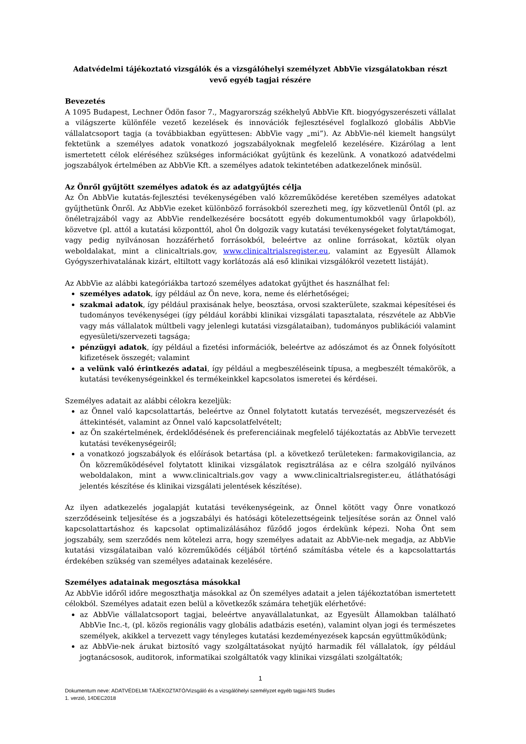Adatvédelmi tájékoztató vizsgálók és a vizsgálóhelyi személyzet AbbVie vizsgálatokban részt vevő egyéb tagjai részére
Bevezetés
A 1095 Budapest, Lechner Ödön fasor 7., Magyarország székhelyű AbbVie Kft. biogyógyszerészeti vállalat a világszerte különféle vezető kezelések és innovációk fejlesztésével foglalkozó globális AbbVie vállalatcsoport tagja (a továbbiakban együttesen: AbbVie vagy „mi”). Az AbbVie-nél kiemelt hangsúlyt fektetünk a személyes adatok vonatkozó jogszabályoknak megfelelő kezelésére. Kizárólag a lent ismertetett célok eléréséhez szükséges információkat gyűjtünk és kezelünk. A vonatkozó adatvédelmi jogszabályok értelmében az AbbVie Kft. a személyes adatok tekintetében adatkezelőnek minősül.
Az Önről gyűjtött személyes adatok és az adatgyűjtés célja
Az Ön AbbVie kutatás-fejlesztési tevékenységében való közreműködése keretében személyes adatokat gyűjthetünk Önről. Az AbbVie ezeket különböző forrásokból szerezheti meg, így közvetlenül Öntől (pl. az önéletrajzából vagy az AbbVie rendelkezésére bocsátott egyéb dokumentumokból vagy űrlapokból), közvetve (pl. attól a kutatási központtól, ahol Ön dolgozik vagy kutatási tevékenységeket folytat/támogat, vagy pedig nyilvánosan hozzáférhető forrásokból, beleértve az online forrásokat, köztük olyan weboldalakat, mint a clinicaltrials.gov, www.clinicaltrialsregister.eu, valamint az Egyesült Államok Gyógyszerhivatalának kizárt, eltiltott vagy korlátozás alá eső klinikai vizsgálókról vezetett listáját).
Az AbbVie az alábbi kategóriákba tartozó személyes adatokat gyűjthet és használhat fel:
személyes adatok, így például az Ön neve, kora, neme és elérhetőségei;
szakmai adatok, így például praxisának helye, beosztása, orvosi szakterülete, szakmai képesítései és tudományos tevékenységei (így például korábbi klinikai vizsgálati tapasztalata, részvétele az AbbVie vagy más vállalatok múltbeli vagy jelenlegi kutatási vizsgálataiban), tudományos publikációi valamint egyesületi/szervezeti tagsága;
pénzügyi adatok, így például a fizetési információk, beleértve az adószámot és az Önnek folyósított kifizetések összegét; valamint
a velünk való érintkezés adatai, így például a megbeszéléseink típusa, a megbeszélt témakörök, a kutatási tevékenységeinkkel és termékeinkkel kapcsolatos ismeretei és kérdései.
Személyes adatait az alábbi célokra kezeljük:
az Önnel való kapcsolattartás, beleértve az Önnel folytatott kutatás tervezését, megszervezését és áttekintését, valamint az Önnel való kapcsolatfelvételt;
az Ön szakértelmének, érdeklődésének és preferenciáinak megfelelő tájékoztatás az AbbVie tervezett kutatási tevékenységeiről;
a vonatkozó jogszabályok és előírások betartása (pl. a következő területeken: farmakovigilancia, az Ön közreműködésével folytatott klinikai vizsgálatok regisztrálása az e célra szolgáló nyilvános weboldalakon, mint a www.clinicaltrials.gov vagy a www.clinicaltrialsregister.eu, átláthatósági jelentés készítése és klinikai vizsgálati jelentések készítése).
Az ilyen adatkezelés jogalapját kutatási tevékenységeink, az Önnel kötött vagy Önre vonatkozó szerződéseink teljesítése és a jogszabályi és hatósági kötelezettségeink teljesítése során az Önnel való kapcsolattartáshoz és kapcsolat optimalizálásához fűződő jogos érdekünk képezi. Noha Önt sem jogszabály, sem szerződés nem kötelezi arra, hogy személyes adatait az AbbVie-nek megadja, az AbbVie kutatási vizsgálataiban való közreműködés céljából történő számításba vétele és a kapcsolattartás érdekében szükség van személyes adatainak kezelésére.
Személyes adatainak megosztása másokkal
Az AbbVie időről időre megoszthatja másokkal az Ön személyes adatait a jelen tájékoztatóban ismertetett célokból. Személyes adatait ezen belül a következők számára tehetjük elérhetővé:
az AbbVie vállalatcsoport tagjai, beleértve anyavállalatunkat, az Egyesült Államokban található AbbVie Inc.-t, (pl. közös regionális vagy globális adatbázis esetén), valamint olyan jogi és természetes személyek, akikkel a tervezett vagy tényleges kutatási kezdeményezések kapcsán együttműködünk;
az AbbVie-nek árukat biztosító vagy szolgáltatásokat nyújtó harmadik fél vállalatok, így például jogtanácsosok, auditorok, informatikai szolgáltatók vagy klinikai vizsgálati szolgáltatók;
1
Dokumentum neve: ADATVÉDELMI TÁJÉKOZTATÓ/Vizsgáló és a vizsgálóhelyi személyzet egyéb tagjai-NIS Studies
1. verzió, 14DEC2018